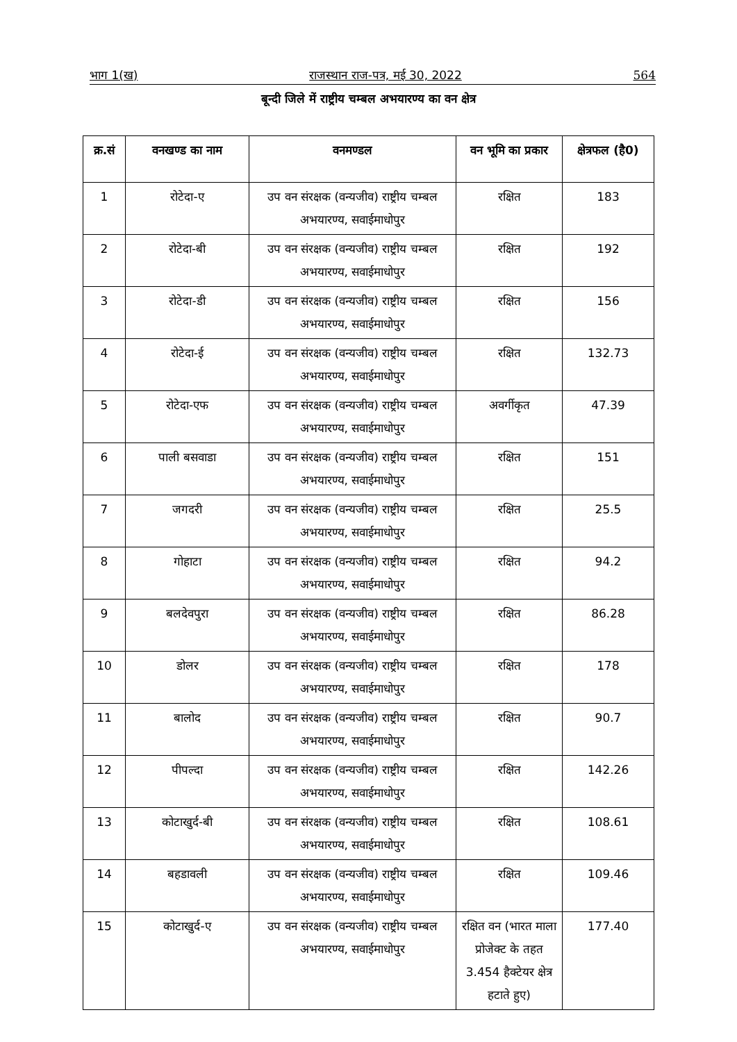भाग 1(ख) राजस्थान राज-पत्र, मई 30, 2022 564
बून्दी जिले में राष्ट्रीय चम्बल अभयारण्य का वन क्षेत्र
| क्र.सं | वनखण्ड का नाम | वनमण्डल | वन भूमि का प्रकार | क्षेत्रफल (है0) |
| --- | --- | --- | --- | --- |
| 1 | रोटेदा-ए | उप वन संरक्षक (वन्यजीव) राष्ट्रीय चम्बल अभयारण्य, सवाईमाधोपुर | रक्षित | 183 |
| 2 | रोटेदा-बी | उप वन संरक्षक (वन्यजीव) राष्ट्रीय चम्बल अभयारण्य, सवाईमाधोपुर | रक्षित | 192 |
| 3 | रोटेदा-डी | उप वन संरक्षक (वन्यजीव) राष्ट्रीय चम्बल अभयारण्य, सवाईमाधोपुर | रक्षित | 156 |
| 4 | रोटेदा-ई | उप वन संरक्षक (वन्यजीव) राष्ट्रीय चम्बल अभयारण्य, सवाईमाधोपुर | रक्षित | 132.73 |
| 5 | रोटेदा-एफ | उप वन संरक्षक (वन्यजीव) राष्ट्रीय चम्बल अभयारण्य, सवाईमाधोपुर | अवर्गीकृत | 47.39 |
| 6 | पाली बसवाडा | उप वन संरक्षक (वन्यजीव) राष्ट्रीय चम्बल अभयारण्य, सवाईमाधोपुर | रक्षित | 151 |
| 7 | जगदरी | उप वन संरक्षक (वन्यजीव) राष्ट्रीय चम्बल अभयारण्य, सवाईमाधोपुर | रक्षित | 25.5 |
| 8 | गोहाटा | उप वन संरक्षक (वन्यजीव) राष्ट्रीय चम्बल अभयारण्य, सवाईमाधोपुर | रक्षित | 94.2 |
| 9 | बलदेवपुरा | उप वन संरक्षक (वन्यजीव) राष्ट्रीय चम्बल अभयारण्य, सवाईमाधोपुर | रक्षित | 86.28 |
| 10 | डोलर | उप वन संरक्षक (वन्यजीव) राष्ट्रीय चम्बल अभयारण्य, सवाईमाधोपुर | रक्षित | 178 |
| 11 | बालोद | उप वन संरक्षक (वन्यजीव) राष्ट्रीय चम्बल अभयारण्य, सवाईमाधोपुर | रक्षित | 90.7 |
| 12 | पीपल्दा | उप वन संरक्षक (वन्यजीव) राष्ट्रीय चम्बल अभयारण्य, सवाईमाधोपुर | रक्षित | 142.26 |
| 13 | कोटाखुर्द-बी | उप वन संरक्षक (वन्यजीव) राष्ट्रीय चम्बल अभयारण्य, सवाईमाधोपुर | रक्षित | 108.61 |
| 14 | बहडावली | उप वन संरक्षक (वन्यजीव) राष्ट्रीय चम्बल अभयारण्य, सवाईमाधोपुर | रक्षित | 109.46 |
| 15 | कोटाखुर्द-ए | उप वन संरक्षक (वन्यजीव) राष्ट्रीय चम्बल अभयारण्य, सवाईमाधोपुर | रक्षित वन (भारत माला प्रोजेक्ट के तहत 3.454 हैक्टेयर क्षेत्र हटाते हुए) | 177.40 |